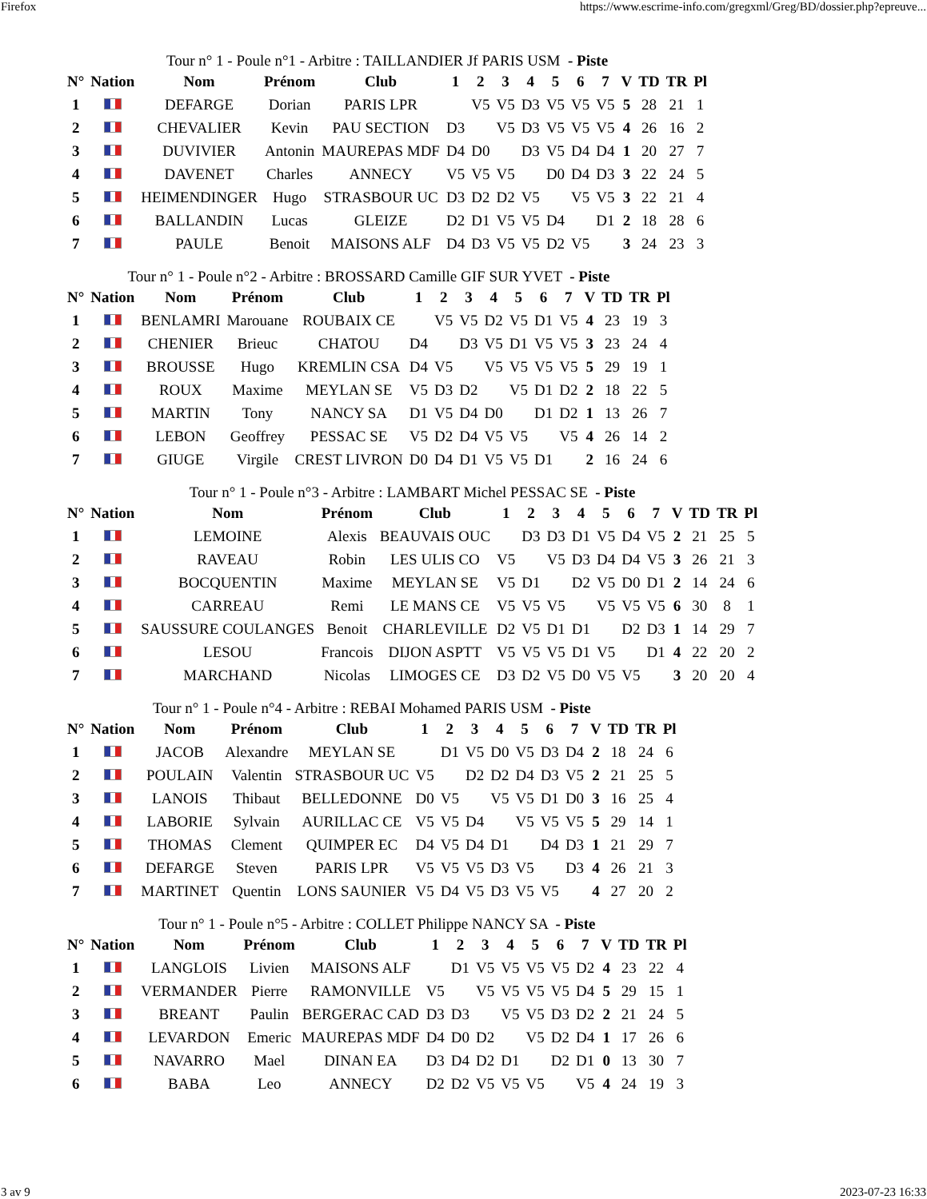Firefox https://www.escrime-info.com/gregxml/Greg/BD/dossier.php?epreuve...
Tour n° 1 - Poule n°1 - Arbitre : TAILLANDIER Jf PARIS USM - Piste
| N° | Nation | Nom | Prénom | Club | 1 | 2 | 3 | 4 | 5 | 6 | 7 | V | TD | TR | Pl |
| --- | --- | --- | --- | --- | --- | --- | --- | --- | --- | --- | --- | --- | --- | --- | --- |
| 1 | | DEFARGE | Dorian | PARIS LPR | | V5 | V5 | D3 | V5 | V5 | V5 | 5 | 28 | 21 | 1 |
| 2 | | CHEVALIER | Kevin | PAU SECTION | D3 | | V5 | D3 | V5 | V5 | V5 | 4 | 26 | 16 | 2 |
| 3 | | DUVIVIER | Antonin | MAUREPAS MDF | D4 | D0 | | D3 | V5 | D4 | D4 | 1 | 20 | 27 | 7 |
| 4 | | DAVENET | Charles | ANNECY | V5 | V5 | V5 | | D0 | D4 | D3 | 3 | 22 | 24 | 5 |
| 5 | | HEIMENDINGER | Hugo | STRASBOUR UC | D3 | D2 | D2 | V5 | | V5 | V5 | 3 | 22 | 21 | 4 |
| 6 | | BALLANDIN | Lucas | GLEIZE | D2 | D1 | V5 | V5 | D4 | | D1 | 2 | 18 | 28 | 6 |
| 7 | | PAULE | Benoit | MAISONS ALF | D4 | D3 | V5 | V5 | D2 | V5 | | 3 | 24 | 23 | 3 |
Tour n° 1 - Poule n°2 - Arbitre : BROSSARD Camille GIF SUR YVET - Piste
| N° | Nation | Nom | Prénom | Club | 1 | 2 | 3 | 4 | 5 | 6 | 7 | V | TD | TR | Pl |
| --- | --- | --- | --- | --- | --- | --- | --- | --- | --- | --- | --- | --- | --- | --- | --- |
| 1 | | BENLAMRI | Marouane | ROUBAIX CE | | V5 | V5 | D2 | V5 | D1 | V5 | 4 | 23 | 19 | 3 |
| 2 | | CHENIER | Brieuc | CHATOU | D4 | | D3 | V5 | D1 | V5 | V5 | 3 | 23 | 24 | 4 |
| 3 | | BROUSSE | Hugo | KREMLIN CSA | D4 | V5 | | V5 | V5 | V5 | V5 | 5 | 29 | 19 | 1 |
| 4 | | ROUX | Maxime | MEYLAN SE | V5 | D3 | D2 | | V5 | D1 | D2 | 2 | 18 | 22 | 5 |
| 5 | | MARTIN | Tony | NANCY SA | D1 | V5 | D4 | D0 | | D1 | D2 | 1 | 13 | 26 | 7 |
| 6 | | LEBON | Geoffrey | PESSAC SE | V5 | D2 | D4 | V5 | V5 | | V5 | 4 | 26 | 14 | 2 |
| 7 | | GIUGE | Virgile | CREST LIVRON | D0 | D4 | D1 | V5 | V5 | D1 | | 2 | 16 | 24 | 6 |
Tour n° 1 - Poule n°3 - Arbitre : LAMBART Michel PESSAC SE - Piste
| N° | Nation | Nom | Prénom | Club | 1 | 2 | 3 | 4 | 5 | 6 | 7 | V | TD | TR | Pl |
| --- | --- | --- | --- | --- | --- | --- | --- | --- | --- | --- | --- | --- | --- | --- | --- |
| 1 | | LEMOINE | Alexis | BEAUVAIS OUC | | D3 | D3 | D1 | V5 | D4 | V5 | 2 | 21 | 25 | 5 |
| 2 | | RAVEAU | Robin | LES ULIS CO | V5 | | V5 | D3 | D4 | D4 | V5 | 3 | 26 | 21 | 3 |
| 3 | | BOCQUENTIN | Maxime | MEYLAN SE | V5 | D1 | | D2 | V5 | D0 | D1 | 2 | 14 | 24 | 6 |
| 4 | | CARREAU | Remi | LE MANS CE | V5 | V5 | V5 | | V5 | V5 | V5 | 6 | 30 | 8 | 1 |
| 5 | | SAUSSURE COULANGES | Benoit | CHARLEVILLE | D2 | V5 | D1 | D1 | | D2 | D3 | 1 | 14 | 29 | 7 |
| 6 | | LESOU | Francois | DIJON ASPTT | V5 | V5 | V5 | D1 | V5 | | D1 | 4 | 22 | 20 | 2 |
| 7 | | MARCHAND | Nicolas | LIMOGES CE | D3 | D2 | V5 | D0 | V5 | V5 | | 3 | 20 | 20 | 4 |
Tour n° 1 - Poule n°4 - Arbitre : REBAI Mohamed PARIS USM - Piste
| N° | Nation | Nom | Prénom | Club | 1 | 2 | 3 | 4 | 5 | 6 | 7 | V | TD | TR | Pl |
| --- | --- | --- | --- | --- | --- | --- | --- | --- | --- | --- | --- | --- | --- | --- | --- |
| 1 | | JACOB | Alexandre | MEYLAN SE | | D1 | V5 | D0 | V5 | D3 | D4 | 2 | 18 | 24 | 6 |
| 2 | | POULAIN | Valentin | STRASBOUR UC | V5 | | D2 | D2 | D4 | D3 | V5 | 2 | 21 | 25 | 5 |
| 3 | | LANOIS | Thibaut | BELLEDONNE | D0 | V5 | | V5 | V5 | D1 | D0 | 3 | 16 | 25 | 4 |
| 4 | | LABORIE | Sylvain | AURILLAC CE | V5 | V5 | D4 | | V5 | V5 | V5 | 5 | 29 | 14 | 1 |
| 5 | | THOMAS | Clement | QUIMPER EC | D4 | V5 | D4 | D1 | | D4 | D3 | 1 | 21 | 29 | 7 |
| 6 | | DEFARGE | Steven | PARIS LPR | V5 | V5 | V5 | D3 | V5 | | D3 | 4 | 26 | 21 | 3 |
| 7 | | MARTINET | Quentin | LONS SAUNIER | V5 | D4 | V5 | D3 | V5 | V5 | | 4 | 27 | 20 | 2 |
Tour n° 1 - Poule n°5 - Arbitre : COLLET Philippe NANCY SA - Piste
| N° | Nation | Nom | Prénom | Club | 1 | 2 | 3 | 4 | 5 | 6 | 7 | V | TD | TR | Pl |
| --- | --- | --- | --- | --- | --- | --- | --- | --- | --- | --- | --- | --- | --- | --- | --- |
| 1 | | LANGLOIS | Livien | MAISONS ALF | | D1 | V5 | V5 | V5 | V5 | D2 | 4 | 23 | 22 | 4 |
| 2 | | VERMANDER | Pierre | RAMONVILLE | V5 | | V5 | V5 | V5 | V5 | D4 | 5 | 29 | 15 | 1 |
| 3 | | BREANT | Paulin | BERGERAC CAD | D3 | D3 | | V5 | V5 | D3 | D2 | 2 | 21 | 24 | 5 |
| 4 | | LEVARDON | Emeric | MAUREPAS MDF | D4 | D0 | D2 | | V5 | D2 | D4 | 1 | 17 | 26 | 6 |
| 5 | | NAVARRO | Mael | DINAN EA | D3 | D4 | D2 | D1 | | D2 | D1 | 0 | 13 | 30 | 7 |
| 6 | | BABA | Leo | ANNECY | D2 | D2 | V5 | V5 | V5 | | V5 | 4 | 24 | 19 | 3 |
3 av 9 2023-07-23 16:33